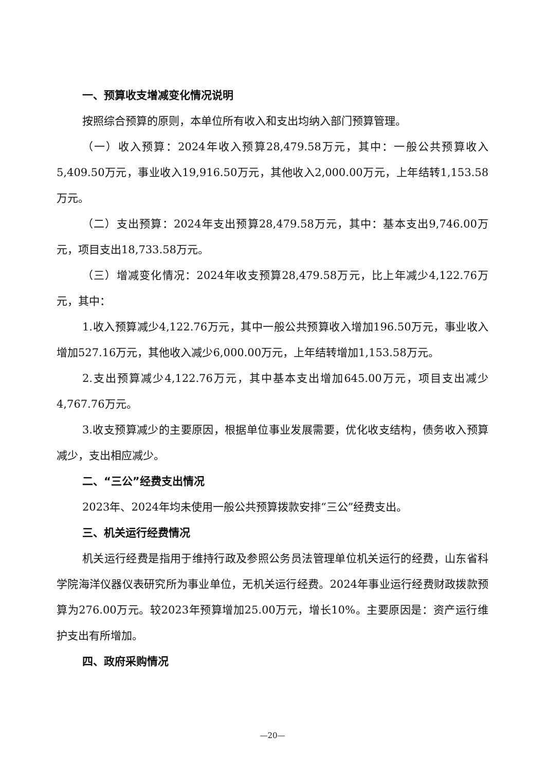一、预算收支增减变化情况说明
按照综合预算的原则，本单位所有收入和支出均纳入部门预算管理。
（一）收入预算：2024年收入预算28,479.58万元，其中：一般公共预算收入5,409.50万元，事业收入19,916.50万元，其他收入2,000.00万元，上年结转1,153.58万元。
（二）支出预算：2024年支出预算28,479.58万元，其中：基本支出9,746.00万元，项目支出18,733.58万元。
（三）增减变化情况：2024年收支预算28,479.58万元，比上年减少4,122.76万元，其中：
1.收入预算减少4,122.76万元，其中一般公共预算收入增加196.50万元，事业收入增加527.16万元，其他收入减少6,000.00万元，上年结转增加1,153.58万元。
2.支出预算减少4,122.76万元，其中基本支出增加645.00万元，项目支出减少4,767.76万元。
3.收支预算减少的主要原因，根据单位事业发展需要，优化收支结构，债务收入预算减少，支出相应减少。
二、“三公”经费支出情况
2023年、2024年均未使用一般公共预算拨款安排“三公”经费支出。
三、机关运行经费情况
机关运行经费是指用于维持行政及参照公务员法管理单位机关运行的经费，山东省科学院海洋仪器仪表研究所为事业单位，无机关运行经费。2024年事业运行经费财政拨款预算为276.00万元。较2023年预算增加25.00万元，增长10%。主要原因是：资产运行维护支出有所增加。
四、政府采购情况
—20—